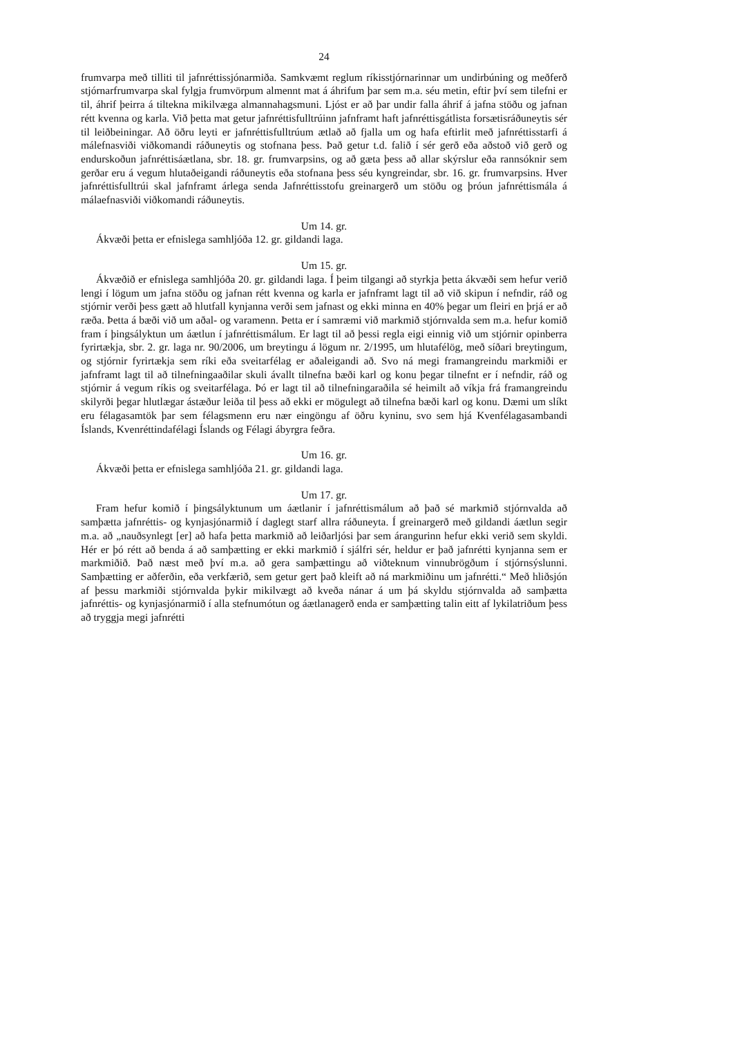24
frumvarpa með tilliti til jafnréttissjónarmiða. Samkvæmt reglum ríkisstjórnarinnar um undirbúning og meðferð stjórnarfrumvarpa skal fylgja frumvörpum almennt mat á áhrifum þar sem m.a. séu metin, eftir því sem tilefni er til, áhrif þeirra á tiltekna mikilvæga almannahagsmuni. Ljóst er að þar undir falla áhrif á jafna stöðu og jafnan rétt kvenna og karla. Við þetta mat getur jafnréttisfulltrúinn jafnframt haft jafnréttisgátlista forsætisráðuneytis sér til leiðbeiningar. Að öðru leyti er jafnréttisfulltrúum ætlað að fjalla um og hafa eftirlit með jafnréttisstarfi á málefnasviði viðkomandi ráðuneytis og stofnana þess. Það getur t.d. falið í sér gerð eða aðstoð við gerð og endurskoðun jafnréttisáætlana, sbr. 18. gr. frumvarpsins, og að gæta þess að allar skýrslur eða rannsóknir sem gerðar eru á vegum hlutaðeigandi ráðuneytis eða stofnana þess séu kyngreindar, sbr. 16. gr. frumvarpsins. Hver jafnréttisfulltrúi skal jafnframt árlega senda Jafnréttisstofu greinargerð um stöðu og þróun jafnréttismála á málaefnasviði viðkomandi ráðuneytis.
Um 14. gr.
Ákvæði þetta er efnislega samhljóða 12. gr. gildandi laga.
Um 15. gr.
Ákvæðið er efnislega samhljóða 20. gr. gildandi laga. Í þeim tilgangi að styrkja þetta ákvæði sem hefur verið lengi í lögum um jafna stöðu og jafnan rétt kvenna og karla er jafnframt lagt til að við skipun í nefndir, ráð og stjórnir verði þess gætt að hlutfall kynjanna verði sem jafnast og ekki minna en 40% þegar um fleiri en þrjá er að ræða. Þetta á bæði við um aðal- og varamenn. Þetta er í samræmi við markmið stjórnvalda sem m.a. hefur komið fram í þingsályktun um áætlun í jafnréttismálum. Er lagt til að þessi regla eigi einnig við um stjórnir opinberra fyrirtækja, sbr. 2. gr. laga nr. 90/2006, um breytingu á lögum nr. 2/1995, um hlutafélög, með síðari breytingum, og stjórnir fyrirtækja sem ríki eða sveitarfélag er aðaleigandi að. Svo ná megi framangreindu markmiði er jafnframt lagt til að tilnefningaaðilar skuli ávallt tilnefna bæði karl og konu þegar tilnefnt er í nefndir, ráð og stjórnir á vegum ríkis og sveitarfélaga. Þó er lagt til að tilnefningaraðila sé heimilt að víkja frá framangreindu skilyrði þegar hlutlægar ástæður leiða til þess að ekki er mögulegt að tilnefna bæði karl og konu. Dæmi um slíkt eru félagasamtök þar sem félagsmenn eru nær eingöngu af öðru kyninu, svo sem hjá Kvenfélagasambandi Íslands, Kvenréttindafélagi Íslands og Félagi ábyrgra feðra.
Um 16. gr.
Ákvæði þetta er efnislega samhljóða 21. gr. gildandi laga.
Um 17. gr.
Fram hefur komið í þingsályktunum um áætlanir í jafnréttismálum að það sé markmið stjórnvalda að samþætta jafnréttis- og kynjasjónarmið í daglegt starf allra ráðuneyta. Í greinargerð með gildandi áætlun segir m.a. að „nauðsynlegt [er] að hafa þetta markmið að leiðarljósi þar sem árangurinn hefur ekki verið sem skyldi. Hér er þó rétt að benda á að samþætting er ekki markmið í sjálfri sér, heldur er það jafnrétti kynjanna sem er markmiðið. Það næst með því m.a. að gera samþættingu að viðteknum vinnubrögðum í stjórnsýslunni. Samþætting er aðferðin, eða verkfærið, sem getur gert það kleift að ná markmiðinu um jafnrétti.“ Með hliðsjón af þessu markmiði stjórnvalda þykir mikilvægt að kveða nánar á um þá skyldu stjórnvalda að samþætta jafnréttis- og kynjasjónarmið í alla stefnumótun og áætlanagerð enda er samþætting talin eitt af lykilatriðum þess að tryggja megi jafnrétti